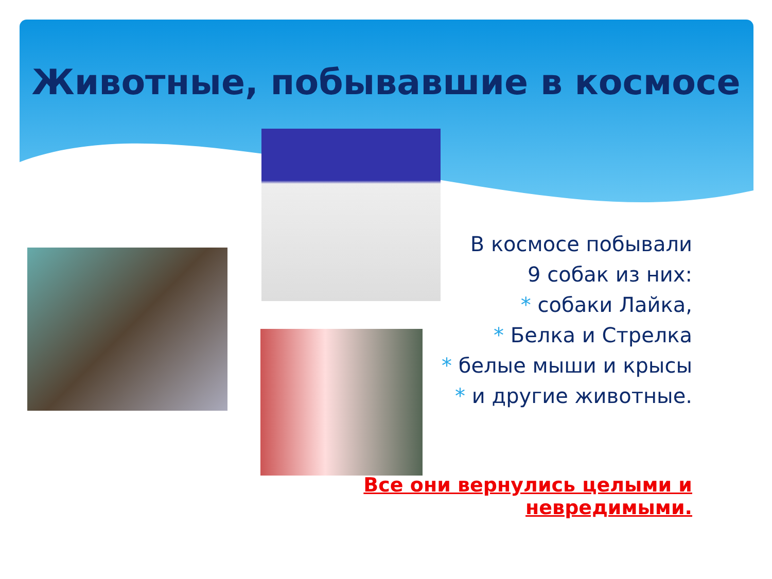Животные, побывавшие в космосе
В космосе побывали
9 собак из них:
* собаки Лайка,
* Белка и Стрелка
* белые мыши и крысы
* и другие животные.
Все они вернулись целыми и невредимыми.